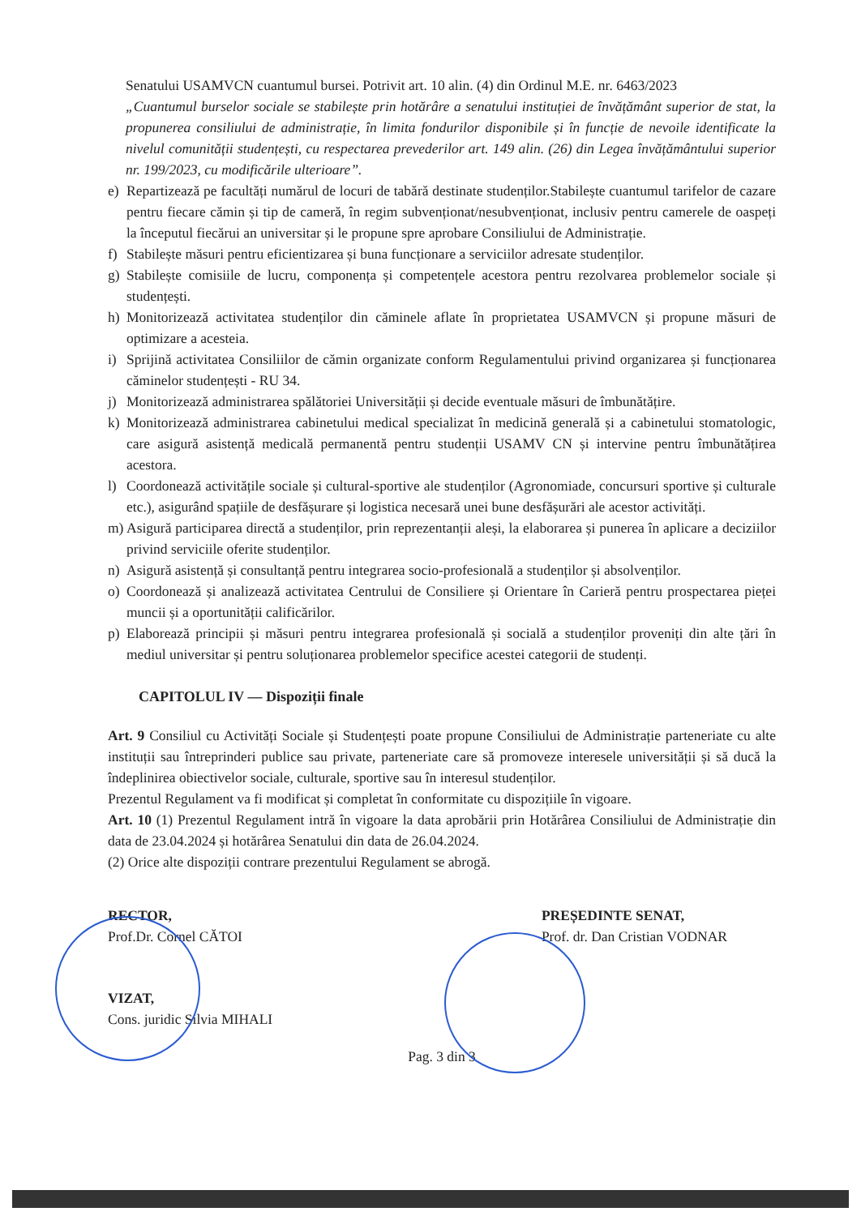Senatului USAMVCN cuantumul bursei. Potrivit art. 10 alin. (4) din Ordinul M.E. nr. 6463/2023
„Cuantumul burselor sociale se stabilește prin hotărâre a senatului instituției de învățământ superior de stat, la propunerea consiliului de administrație, în limita fondurilor disponibile și în funcție de nevoile identificate la nivelul comunității studențești, cu respectarea prevederilor art. 149 alin. (26) din Legea învățământului superior nr. 199/2023, cu modificările ulterioare”.
e) Repartizează pe facultăți numărul de locuri de tabără destinate studenților.Stabilește cuantumul tarifelor de cazare pentru fiecare cămin și tip de cameră, în regim subvenționat/nesubvenționat, inclusiv pentru camerele de oaspeți la începutul fiecărui an universitar și le propune spre aprobare Consiliului de Administrație.
f) Stabilește măsuri pentru eficientizarea și buna funcționare a serviciilor adresate studenților.
g) Stabilește comisiile de lucru, componența și competențele acestora pentru rezolvarea problemelor sociale și studențești.
h) Monitorizează activitatea studenților din căminele aflate în proprietatea USAMVCN și propune măsuri de optimizare a acesteia.
i) Sprijină activitatea Consiliilor de cămin organizate conform Regulamentului privind organizarea și funcționarea căminelor studențești - RU 34.
j) Monitorizează administrarea spălătoriei Universității și decide eventuale măsuri de îmbunătățire.
k) Monitorizează administrarea cabinetului medical specializat în medicină generală și a cabinetului stomatologic, care asigură asistență medicală permanentă pentru studenții USAMV CN și intervine pentru îmbunătățirea acestora.
l) Coordonează activitățile sociale și cultural-sportive ale studenților (Agronomiade, concursuri sportive și culturale etc.), asigurând spațiile de desfășurare și logistica necesară unei bune desfășurări ale acestor activități.
m) Asigură participarea directă a studenților, prin reprezentanții aleși, la elaborarea și punerea în aplicare a deciziilor privind serviciile oferite studenților.
n) Asigură asistență și consultanță pentru integrarea socio-profesională a studenților și absolvenților.
o) Coordonează și analizează activitatea Centrului de Consiliere și Orientare în Carieră pentru prospectarea pieței muncii și a oportunității calificărilor.
p) Elaborează principii și măsuri pentru integrarea profesională și socială a studenților proveniți din alte țări în mediul universitar și pentru soluționarea problemelor specifice acestei categorii de studenți.
CAPITOLUL IV — Dispoziții finale
Art. 9 Consiliul cu Activități Sociale și Studențești poate propune Consiliului de Administrație parteneriate cu alte instituții sau întreprinderi publice sau private, parteneriate care să promoveze interesele universității și să ducă la îndeplinirea obiectivelor sociale, culturale, sportive sau în interesul studenților.
Prezentul Regulament va fi modificat și completat în conformitate cu dispozițiile în vigoare.
Art. 10 (1) Prezentul Regulament intră în vigoare la data aprobării prin Hotărârea Consiliului de Administrație din data de 23.04.2024 și hotărârea Senatului din data de 26.04.2024.
(2) Orice alte dispoziții contrare prezentului Regulament se abrogă.
RECTOR,
Prof.Dr. Cornel CĂTOI
PREȘEDINTE SENAT,
Prof. dr. Dan Cristian VODNAR
VIZAT,
Cons. juridic Silvia MIHALI
Pag. 3 din 3